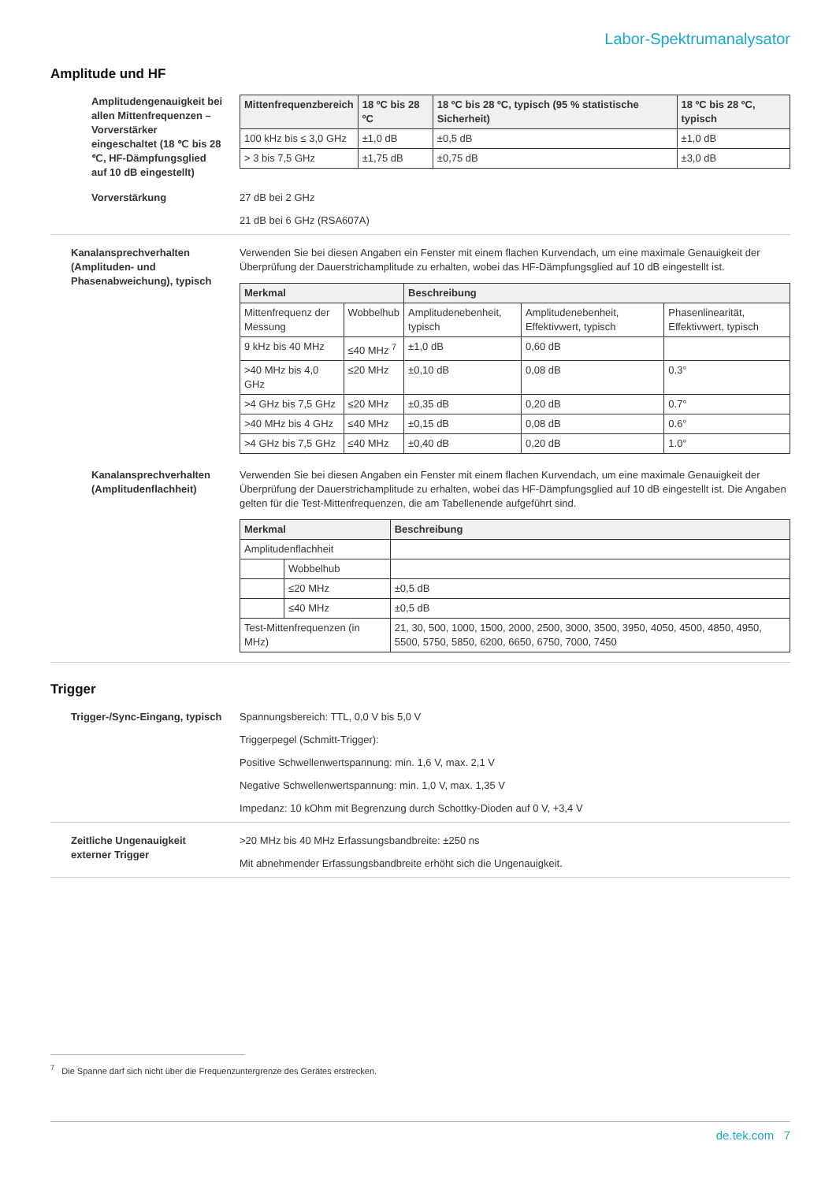Labor-Spektrumanalysator
Amplitude und HF
Amplitudengenauigkeit bei allen Mittenfrequenzen – Vorverstärker eingeschaltet (18 ℃ bis 28 ℃, HF-Dämpfungsglied auf 10 dB eingestellt)
| Mittenfrequenzbereich | 18 ºC bis 28 ºC | 18 ºC bis 28 ºC, typisch (95 % statistische Sicherheit) | 18 ºC bis 28 ºC, typisch |
| --- | --- | --- | --- |
| 100 kHz bis ≤ 3,0 GHz | ±1,0 dB | ±0,5 dB | ±1,0 dB |
| > 3 bis 7,5 GHz | ±1,75 dB | ±0,75 dB | ±3,0 dB |
Vorverstärkung 27 dB bei 2 GHz
21 dB bei 6 GHz (RSA607A)
Kanalansprechverhalten (Amplituden- und Phasenabweichung), typisch
Verwenden Sie bei diesen Angaben ein Fenster mit einem flachen Kurvendach, um eine maximale Genauigkeit der Überprüfung der Dauerstrichamplitude zu erhalten, wobei das HF-Dämpfungsglied auf 10 dB eingestellt ist.
| Merkmal | | Beschreibung | | |
| --- | --- | --- | --- | --- |
| Mittenfrequenz der Messung | Wobbelhub | Amplitudenebenheit, typisch | Amplitudenebenheit, Effektivwert, typisch | Phasenlinearität, Effektivwert, typisch |
| 9 kHz bis 40 MHz | ≤40 MHz <sup>7</sup> | ±1,0 dB | 0,60 dB | |
| >40 MHz bis 4,0 GHz | ≤20 MHz | ±0,10 dB | 0,08 dB | 0.3° |
| >4 GHz bis 7,5 GHz | ≤20 MHz | ±0,35 dB | 0,20 dB | 0.7° |
| >40 MHz bis 4 GHz | ≤40 MHz | ±0,15 dB | 0,08 dB | 0.6° |
| >4 GHz bis 7,5 GHz | ≤40 MHz | ±0,40 dB | 0,20 dB | 1.0° |
Kanalansprechverhalten (Amplitudenflachheit)
Verwenden Sie bei diesen Angaben ein Fenster mit einem flachen Kurvendach, um eine maximale Genauigkeit der Überprüfung der Dauerstrichamplitude zu erhalten, wobei das HF-Dämpfungsglied auf 10 dB eingestellt ist. Die Angaben gelten für die Test-Mittenfrequenzen, die am Tabellenende aufgeführt sind.
| Merkmal | | Beschreibung |
| --- | --- | --- |
| Amplitudenflachheit | | |
| | Wobbelhub | |
| | ≤20 MHz | ±0,5 dB |
| | ≤40 MHz | ±0,5 dB |
| Test-Mittenfrequenzen (in MHz) | | 21, 30, 500, 1000, 1500, 2000, 2500, 3000, 3500, 3950, 4050, 4500, 4850, 4950, 5500, 5750, 5850, 6200, 6650, 6750, 7000, 7450 |
Trigger
Trigger-/Sync-Eingang, typisch
Spannungsbereich: TTL, 0,0 V bis 5,0 V
Triggerpegel (Schmitt-Trigger):
Positive Schwellenwertspannung: min. 1,6 V, max. 2,1 V
Negative Schwellenwertspannung: min. 1,0 V, max. 1,35 V
Impedanz: 10 kOhm mit Begrenzung durch Schottky-Dioden auf 0 V, +3,4 V
Zeitliche Ungenauigkeit externer Trigger
>20 MHz bis 40 MHz Erfassungsbandbreite: ±250 ns
Mit abnehmender Erfassungsbandbreite erhöht sich die Ungenauigkeit.
<sup>7</sup> Die Spanne darf sich nicht über die Frequenzuntergrenze des Gerätes erstrecken.
de.tek.com 7